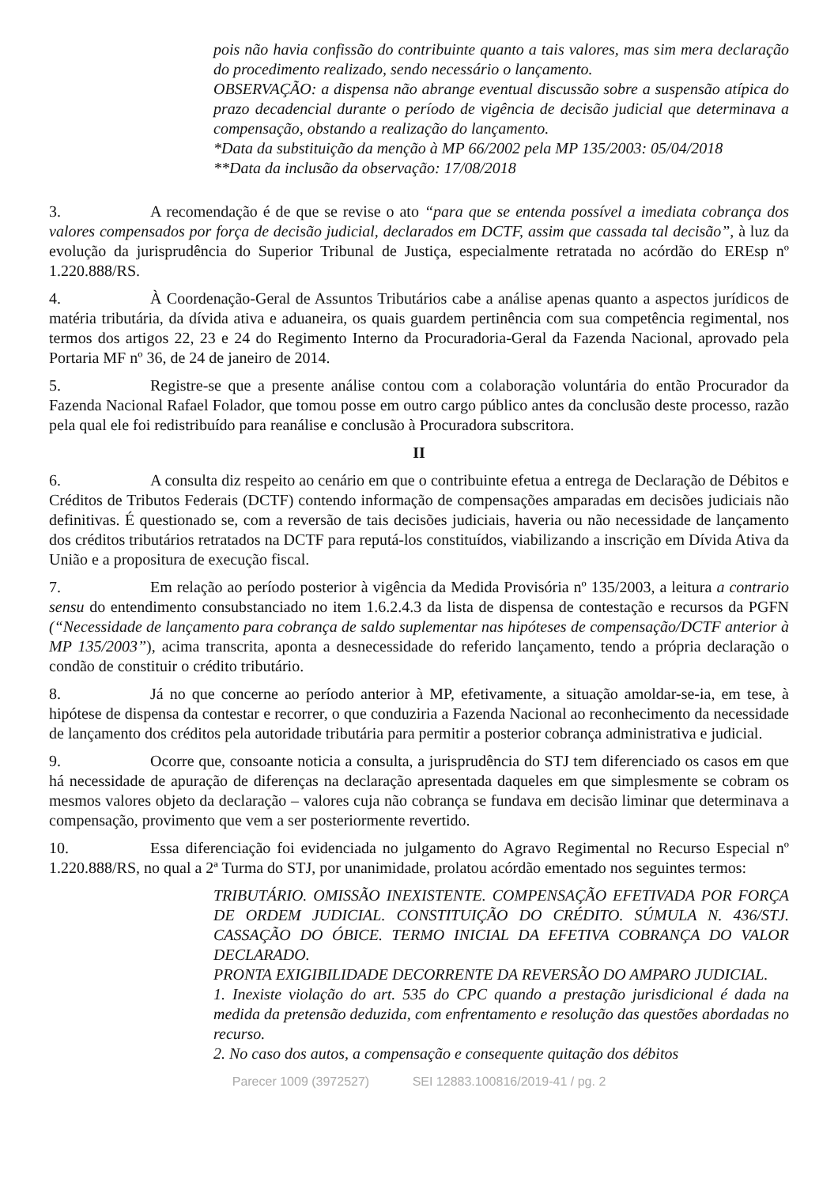pois não havia confissão do contribuinte quanto a tais valores, mas sim mera declaração do procedimento realizado, sendo necessário o lançamento.
OBSERVAÇÃO: a dispensa não abrange eventual discussão sobre a suspensão atípica do prazo decadencial durante o período de vigência de decisão judicial que determinava a compensação, obstando a realização do lançamento.
*Data da substituição da menção à MP 66/2002 pela MP 135/2003: 05/04/2018
**Data da inclusão da observação: 17/08/2018
3. A recomendação é de que se revise o ato “para que se entenda possível a imediata cobrança dos valores compensados por força de decisão judicial, declarados em DCTF, assim que cassada tal decisão”, à luz da evolução da jurisprudência do Superior Tribunal de Justiça, especialmente retratada no acórdão do EREsp nº 1.220.888/RS.
4. À Coordenação-Geral de Assuntos Tributários cabe a análise apenas quanto a aspectos jurídicos de matéria tributária, da dívida ativa e aduaneira, os quais guardem pertinência com sua competência regimental, nos termos dos artigos 22, 23 e 24 do Regimento Interno da Procuradoria-Geral da Fazenda Nacional, aprovado pela Portaria MF nº 36, de 24 de janeiro de 2014.
5. Registre-se que a presente análise contou com a colaboração voluntária do então Procurador da Fazenda Nacional Rafael Folador, que tomou posse em outro cargo público antes da conclusão deste processo, razão pela qual ele foi redistribuído para reanálise e conclusão à Procuradora subscritora.
II
6. A consulta diz respeito ao cenário em que o contribuinte efetua a entrega de Declaração de Débitos e Créditos de Tributos Federais (DCTF) contendo informação de compensações amparadas em decisões judiciais não definitivas. É questionado se, com a reversão de tais decisões judiciais, haveria ou não necessidade de lançamento dos créditos tributários retratados na DCTF para reputá-los constituídos, viabilizando a inscrição em Dívida Ativa da União e a propositura de execução fiscal.
7. Em relação ao período posterior à vigência da Medida Provisória nº 135/2003, a leitura a contrario sensu do entendimento consubstanciado no item 1.6.2.4.3 da lista de dispensa de contestação e recursos da PGFN (“Necessidade de lançamento para cobrança de saldo suplementar nas hipóteses de compensação/DCTF anterior à MP 135/2003”), acima transcrita, aponta a desnecessidade do referido lançamento, tendo a própria declaração o condão de constituir o crédito tributário.
8. Já no que concerne ao período anterior à MP, efetivamente, a situação amoldar-se-ia, em tese, à hipótese de dispensa da contestar e recorrer, o que conduziria a Fazenda Nacional ao reconhecimento da necessidade de lançamento dos créditos pela autoridade tributária para permitir a posterior cobrança administrativa e judicial.
9. Ocorre que, consoante noticia a consulta, a jurisprudência do STJ tem diferenciado os casos em que há necessidade de apuração de diferenças na declaração apresentada daqueles em que simplesmente se cobram os mesmos valores objeto da declaração – valores cuja não cobrança se fundava em decisão liminar que determinava a compensação, provimento que vem a ser posteriormente revertido.
10. Essa diferenciação foi evidenciada no julgamento do Agravo Regimental no Recurso Especial nº 1.220.888/RS, no qual a 2ª Turma do STJ, por unanimidade, prolatou acórdão ementado nos seguintes termos:
TRIBUTÁRIO. OMISSÃO INEXISTENTE. COMPENSAÇÃO EFETIVADA POR FORÇA DE ORDEM JUDICIAL. CONSTITUIÇÃO DO CRÉDITO. SÚMULA N. 436/STJ. CASSAÇÃO DO ÓBICE. TERMO INICIAL DA EFETIVA COBRANÇA DO VALOR DECLARADO.
PRONTA EXIGIBILIDADE DECORRENTE DA REVERSÃO DO AMPARO JUDICIAL.
1. Inexiste violação do art. 535 do CPC quando a prestação jurisdicional é dada na medida da pretensão deduzida, com enfrentamento e resolução das questões abordadas no recurso.
2. No caso dos autos, a compensação e consequente quitação dos débitos
Parecer 1009 (3972527) SEI 12883.100816/2019-41 / pg. 2